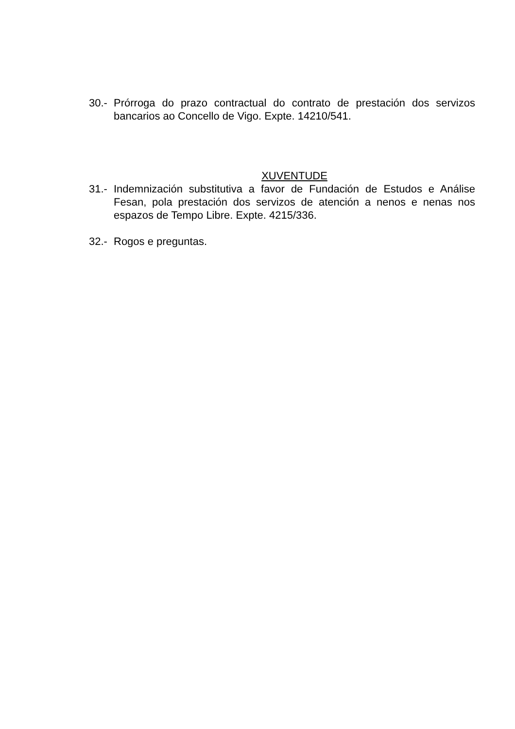30.-
Prórroga do prazo contractual do contrato de prestación dos servizos bancarios ao Concello de Vigo. Expte. 14210/541.
XUVENTUDE
31.-
Indemnización substitutiva a favor de Fundación de Estudos e Análise Fesan, pola prestación dos servizos de atención a nenos e nenas nos espazos de Tempo Libre. Expte. 4215/336.
32.-
Rogos e preguntas.